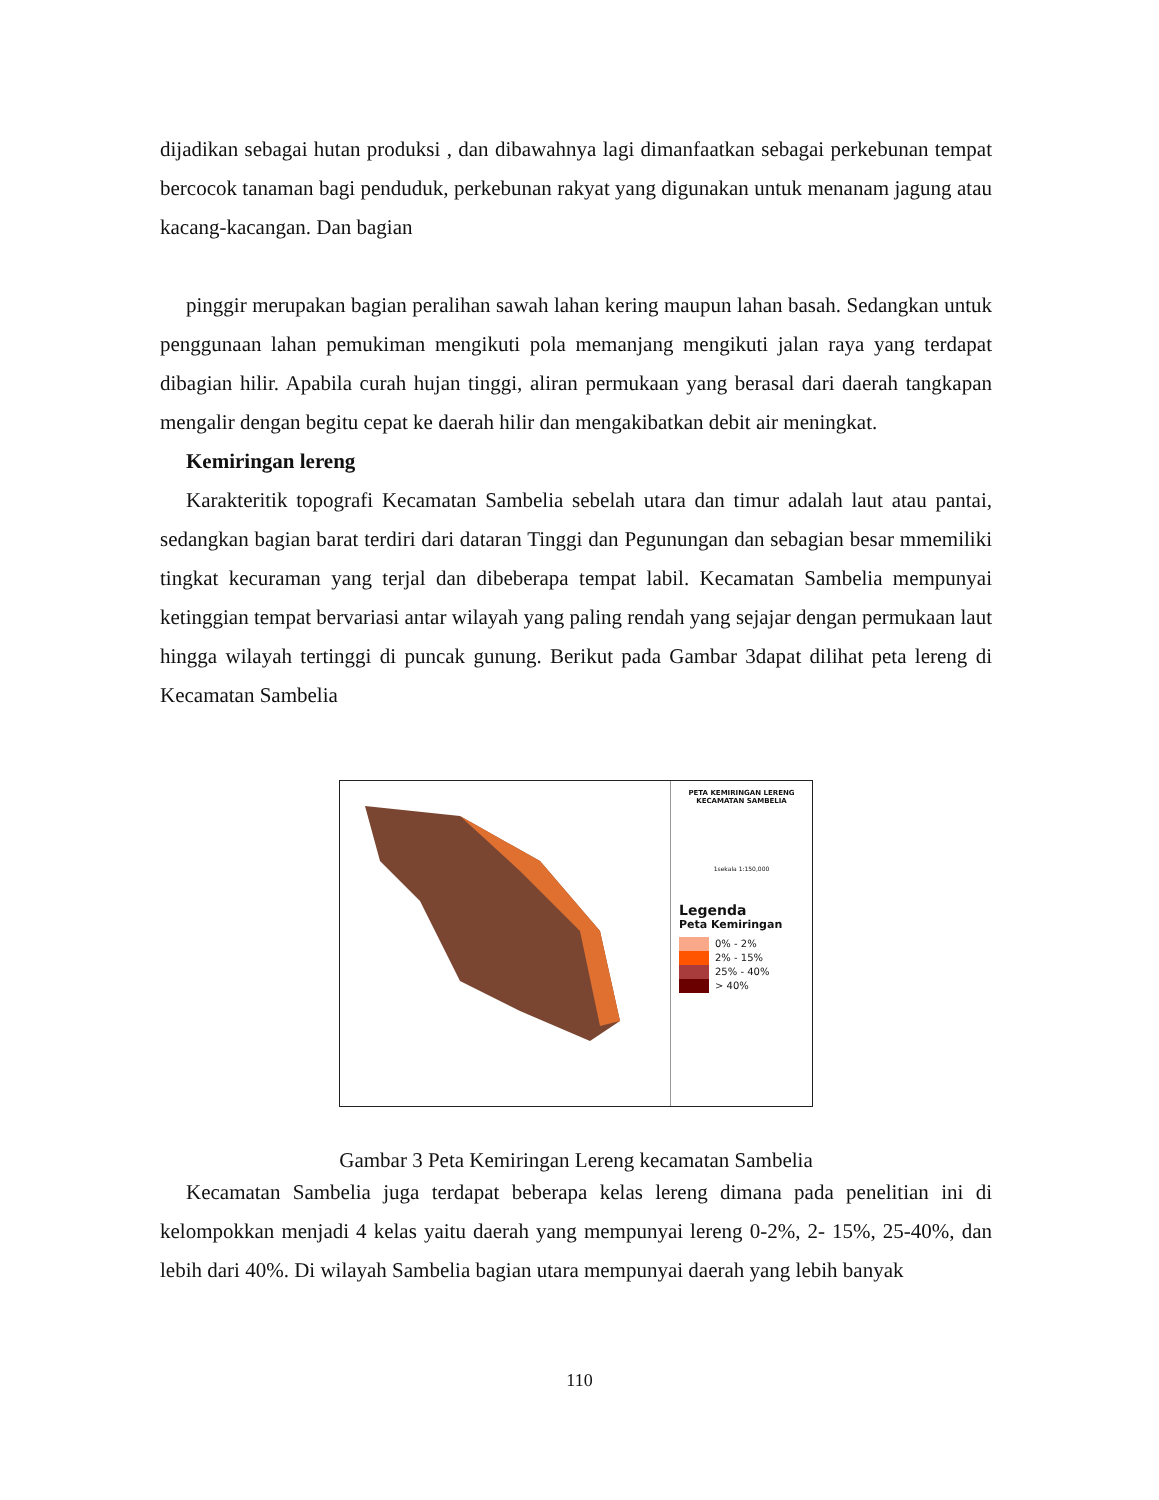dijadikan sebagai hutan produksi , dan dibawahnya lagi dimanfaatkan sebagai perkebunan tempat bercocok tanaman bagi penduduk, perkebunan rakyat yang digunakan untuk menanam jagung atau kacang-kacangan. Dan bagian
pinggir merupakan bagian peralihan sawah lahan kering maupun lahan basah. Sedangkan untuk penggunaan lahan pemukiman mengikuti pola memanjang mengikuti jalan raya yang terdapat dibagian hilir. Apabila curah hujan tinggi, aliran permukaan yang berasal dari daerah tangkapan mengalir dengan begitu cepat ke daerah hilir dan mengakibatkan debit air meningkat.
Kemiringan lereng
Karakteritik topografi Kecamatan Sambelia sebelah utara dan timur adalah laut atau pantai, sedangkan bagian barat terdiri dari dataran Tinggi dan Pegunungan dan sebagian besar mmemiliki tingkat kecuraman yang terjal dan dibeberapa tempat labil. Kecamatan Sambelia mempunyai ketinggian tempat bervariasi antar wilayah yang paling rendah yang sejajar dengan permukaan laut hingga wilayah tertinggi di puncak gunung. Berikut pada Gambar 3dapat dilihat peta lereng di Kecamatan Sambelia
PETA KEMIRINGAN LERENG
KECAMATAN SAMBELIA
1sekala 1:150,000
Legenda
Peta Kemiringan
0% - 2%
2% - 15%
25% - 40%
> 40%
Gambar 3 Peta Kemiringan Lereng kecamatan Sambelia
Kecamatan Sambelia juga terdapat beberapa kelas lereng dimana pada penelitian ini di kelompokkan menjadi 4 kelas yaitu daerah yang mempunyai lereng 0-2%, 2- 15%, 25-40%, dan lebih dari 40%. Di wilayah Sambelia bagian utara mempunyai daerah yang lebih banyak
110